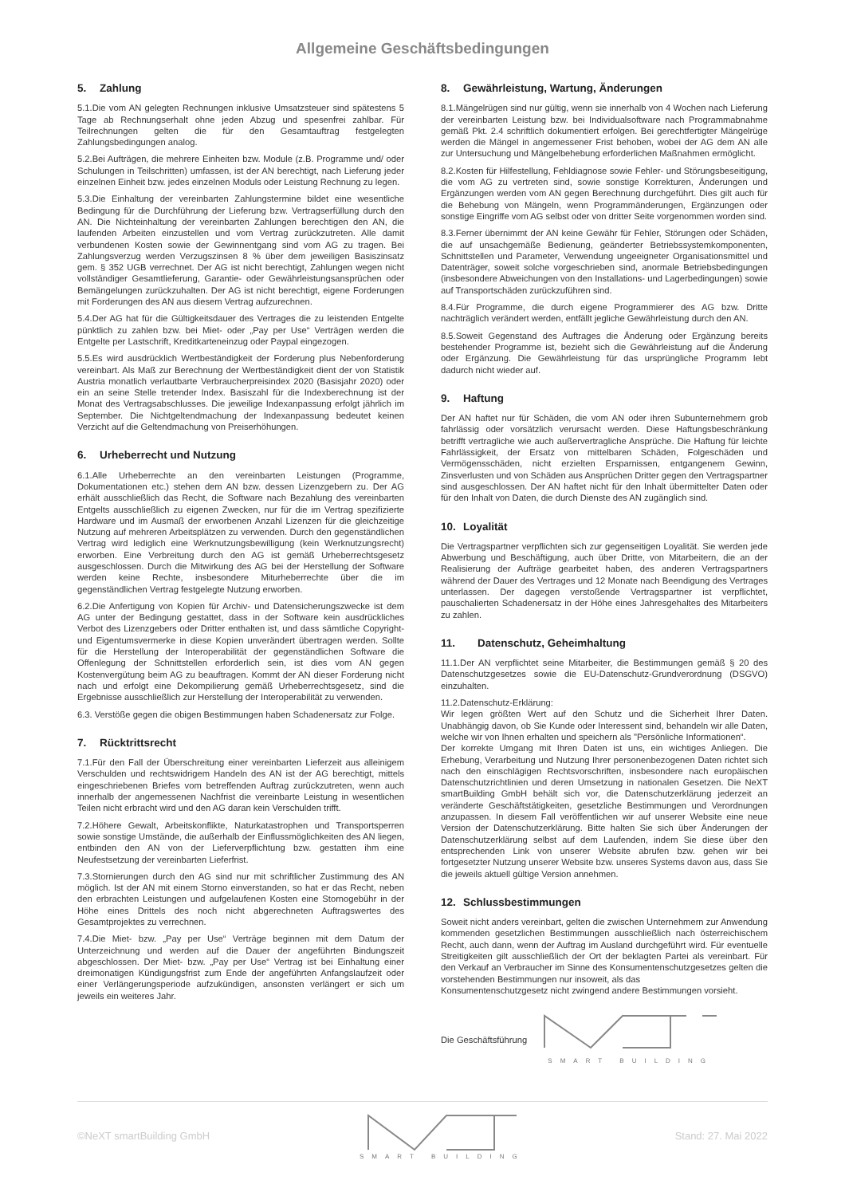Allgemeine Geschäftsbedingungen
5. Zahlung
5.1.Die vom AN gelegten Rechnungen inklusive Umsatzsteuer sind spätestens 5 Tage ab Rechnungserhalt ohne jeden Abzug und spesenfrei zahlbar. Für Teilrechnungen gelten die für den Gesamtauftrag festgelegten Zahlungsbedingungen analog.
5.2.Bei Aufträgen, die mehrere Einheiten bzw. Module (z.B. Programme und/ oder Schulungen in Teilschritten) umfassen, ist der AN berechtigt, nach Lieferung jeder einzelnen Einheit bzw. jedes einzelnen Moduls oder Leistung Rechnung zu legen.
5.3.Die Einhaltung der vereinbarten Zahlungstermine bildet eine wesentliche Bedingung für die Durchführung der Lieferung bzw. Vertragserfüllung durch den AN. Die Nichteinhaltung der vereinbarten Zahlungen berechtigen den AN, die laufenden Arbeiten einzustellen und vom Vertrag zurückzutreten. Alle damit verbundenen Kosten sowie der Gewinnentgang sind vom AG zu tragen. Bei Zahlungsverzug werden Verzugszinsen 8 % über dem jeweiligen Basiszinsatz gem. § 352 UGB verrechnet. Der AG ist nicht berechtigt, Zahlungen wegen nicht vollständiger Gesamtlieferung, Garantie- oder Gewährleistungsansprüchen oder Bemängelungen zurückzuhalten. Der AG ist nicht berechtigt, eigene Forderungen mit Forderungen des AN aus diesem Vertrag aufzurechnen.
5.4.Der AG hat für die Gültigkeitsdauer des Vertrages die zu leistenden Entgelte pünktlich zu zahlen bzw. bei Miet- oder „Pay per Use“ Verträgen werden die Entgelte per Lastschrift, Kreditkarteneinzug oder Paypal eingezogen.
5.5.Es wird ausdrücklich Wertbeständigkeit der Forderung plus Nebenforderung vereinbart. Als Maß zur Berechnung der Wertbeständigkeit dient der von Statistik Austria monatlich verlautbarte Verbraucherpreisindex 2020 (Basisjahr 2020) oder ein an seine Stelle tretender Index. Basiszahl für die Indexberechnung ist der Monat des Vertragsabschlusses. Die jeweilige Indexanpassung erfolgt jährlich im September. Die Nichtgeltendmachung der Indexanpassung bedeutet keinen Verzicht auf die Geltendmachung von Preiserhöhungen.
6. Urheberrecht und Nutzung
6.1.Alle Urheberrechte an den vereinbarten Leistungen (Programme, Dokumentationen etc.) stehen dem AN bzw. dessen Lizenzgebern zu. Der AG erhält ausschließlich das Recht, die Software nach Bezahlung des vereinbarten Entgelts ausschließlich zu eigenen Zwecken, nur für die im Vertrag spezifizierte Hardware und im Ausmaß der erworbenen Anzahl Lizenzen für die gleichzeitige Nutzung auf mehreren Arbeitsplätzen zu verwenden. Durch den gegenständlichen Vertrag wird lediglich eine Werknutzungsbewilligung (kein Werknutzungsrecht) erworben. Eine Verbreitung durch den AG ist gemäß Urheberrechtsgesetz ausgeschlossen. Durch die Mitwirkung des AG bei der Herstellung der Software werden keine Rechte, insbesondere Miturheberrechte über die im gegenständlichen Vertrag festgelegte Nutzung erworben.
6.2.Die Anfertigung von Kopien für Archiv- und Datensicherungszwecke ist dem AG unter der Bedingung gestattet, dass in der Software kein ausdrückliches Verbot des Lizenzgebers oder Dritter enthalten ist, und dass sämtliche Copyright- und Eigentumsvermerke in diese Kopien unverändert übertragen werden. Sollte für die Herstellung der Interoperabilität der gegenständlichen Software die Offenlegung der Schnittstellen erforderlich sein, ist dies vom AN gegen Kostenvergütung beim AG zu beauftragen. Kommt der AN dieser Forderung nicht nach und erfolgt eine Dekompilierung gemäß Urheberrechtsgesetz, sind die Ergebnisse ausschließlich zur Herstellung der Interoperabilität zu verwenden.
6.3. Verstöße gegen die obigen Bestimmungen haben Schadenersatz zur Folge.
7. Rücktrittsrecht
7.1.Für den Fall der Überschreitung einer vereinbarten Lieferzeit aus alleinigem Verschulden und rechtswidrigem Handeln des AN ist der AG berechtigt, mittels eingeschriebenen Briefes vom betreffenden Auftrag zurückzutreten, wenn auch innerhalb der angemessenen Nachfrist die vereinbarte Leistung in wesentlichen Teilen nicht erbracht wird und den AG daran kein Verschulden trifft.
7.2.Höhere Gewalt, Arbeitskonflikte, Naturkatastrophen und Transportsperren sowie sonstige Umstände, die außerhalb der Einflussmöglichkeiten des AN liegen, entbinden den AN von der Lieferverpflichtung bzw. gestatten ihm eine Neufestsetzung der vereinbarten Lieferfrist.
7.3.Stornierungen durch den AG sind nur mit schriftlicher Zustimmung des AN möglich. Ist der AN mit einem Storno einverstanden, so hat er das Recht, neben den erbrachten Leistungen und aufgelaufenen Kosten eine Stornogebühr in der Höhe eines Drittels des noch nicht abgerechneten Auftragswertes des Gesamtprojektes zu verrechnen.
7.4.Die Miet- bzw. „Pay per Use“ Verträge beginnen mit dem Datum der Unterzeichnung und werden auf die Dauer der angeführten Bindungszeit abgeschlossen. Der Miet- bzw. „Pay per Use“ Vertrag ist bei Einhaltung einer dreimonatigen Kündigungsfrist zum Ende der angeführten Anfangslaufzeit oder einer Verlängerungsperiode aufzukündigen, ansonsten verlängert er sich um jeweils ein weiteres Jahr.
8. Gewährleistung, Wartung, Änderungen
8.1.Mängelrügen sind nur gültig, wenn sie innerhalb von 4 Wochen nach Lieferung der vereinbarten Leistung bzw. bei Individualsoftware nach Programmabnahme gemäß Pkt. 2.4 schriftlich dokumentiert erfolgen. Bei gerechtfertigter Mängelrüge werden die Mängel in angemessener Frist behoben, wobei der AG dem AN alle zur Untersuchung und Mängelbehebung erforderlichen Maßnahmen ermöglicht.
8.2.Kosten für Hilfestellung, Fehldiagnose sowie Fehler- und Störungsbeseitigung, die vom AG zu vertreten sind, sowie sonstige Korrekturen, Änderungen und Ergänzungen werden vom AN gegen Berechnung durchgeführt. Dies gilt auch für die Behebung von Mängeln, wenn Programmänderungen, Ergänzungen oder sonstige Eingriffe vom AG selbst oder von dritter Seite vorgenommen worden sind.
8.3.Ferner übernimmt der AN keine Gewähr für Fehler, Störungen oder Schäden, die auf unsachgemäße Bedienung, geänderter Betriebssystemkomponenten, Schnittstellen und Parameter, Verwendung ungeeigneter Organisationsmittel und Datenträger, soweit solche vorgeschrieben sind, anormale Betriebsbedingungen (insbesondere Abweichungen von den Installations- und Lagerbedingungen) sowie auf Transportschäden zurückzuführen sind.
8.4.Für Programme, die durch eigene Programmierer des AG bzw. Dritte nachträglich verändert werden, entfällt jegliche Gewährleistung durch den AN.
8.5.Soweit Gegenstand des Auftrages die Änderung oder Ergänzung bereits bestehender Programme ist, bezieht sich die Gewährleistung auf die Änderung oder Ergänzung. Die Gewährleistung für das ursprüngliche Programm lebt dadurch nicht wieder auf.
9. Haftung
Der AN haftet nur für Schäden, die vom AN oder ihren Subunternehmern grob fahrlässig oder vorsätzlich verursacht werden. Diese Haftungsbeschränkung betrifft vertragliche wie auch außervertragliche Ansprüche. Die Haftung für leichte Fahrlässigkeit, der Ersatz von mittelbaren Schäden, Folgeschäden und Vermögensschäden, nicht erzielten Ersparnissen, entgangenem Gewinn, Zinsverlusten und von Schäden aus Ansprüchen Dritter gegen den Vertragspartner sind ausgeschlossen. Der AN haftet nicht für den Inhalt übermittelter Daten oder für den Inhalt von Daten, die durch Dienste des AN zugänglich sind.
10. Loyalität
Die Vertragspartner verpflichten sich zur gegenseitigen Loyalität. Sie werden jede Abwerbung und Beschäftigung, auch über Dritte, von Mitarbeitern, die an der Realisierung der Aufträge gearbeitet haben, des anderen Vertragspartners während der Dauer des Vertrages und 12 Monate nach Beendigung des Vertrages unterlassen. Der dagegen verstoßende Vertragspartner ist verpflichtet, pauschalierten Schadenersatz in der Höhe eines Jahresgehaltes des Mitarbeiters zu zahlen.
11. Datenschutz, Geheimhaltung
11.1.Der AN verpflichtet seine Mitarbeiter, die Bestimmungen gemäß § 20 des Datenschutzgesetzes sowie die EU-Datenschutz-Grundverordnung (DSGVO) einzuhalten.
11.2.Datenschutz-Erklärung:
Wir legen größten Wert auf den Schutz und die Sicherheit Ihrer Daten. Unabhängig davon, ob Sie Kunde oder Interessent sind, behandeln wir alle Daten, welche wir von Ihnen erhalten und speichern als "Persönliche Informationen“.
Der korrekte Umgang mit Ihren Daten ist uns, ein wichtiges Anliegen. Die Erhebung, Verarbeitung und Nutzung Ihrer personenbezogenen Daten richtet sich nach den einschlägigen Rechtsvorschriften, insbesondere nach europäischen Datenschutzrichtlinien und deren Umsetzung in nationalen Gesetzen. Die NeXT smartBuilding GmbH behält sich vor, die Datenschutzerklärung jederzeit an veränderte Geschäftstätigkeiten, gesetzliche Bestimmungen und Verordnungen anzupassen. In diesem Fall veröffentlichen wir auf unserer Website eine neue Version der Datenschutzerklärung. Bitte halten Sie sich über Änderungen der Datenschutzerklärung selbst auf dem Laufenden, indem Sie diese über den entsprechenden Link von unserer Website abrufen bzw. gehen wir bei fortgesetzter Nutzung unserer Website bzw. unseres Systems davon aus, dass Sie die jeweils aktuell gültige Version annehmen.
12. Schlussbestimmungen
Soweit nicht anders vereinbart, gelten die zwischen Unternehmern zur Anwendung kommenden gesetzlichen Bestimmungen ausschließlich nach österreichischem Recht, auch dann, wenn der Auftrag im Ausland durchgeführt wird. Für eventuelle Streitigkeiten gilt ausschließlich der Ort der beklagten Partei als vereinbart. Für den Verkauf an Verbraucher im Sinne des Konsumentenschutzgesetzes gelten die vorstehenden Bestimmungen nur insoweit, als das
Konsumentenschutzgesetz nicht zwingend andere Bestimmungen vorsieht.
Die Geschäftsführung
SMART BUILDING
©NeXT smartBuilding GmbH
SMART BUILDING
Stand: 27. Mai 2022